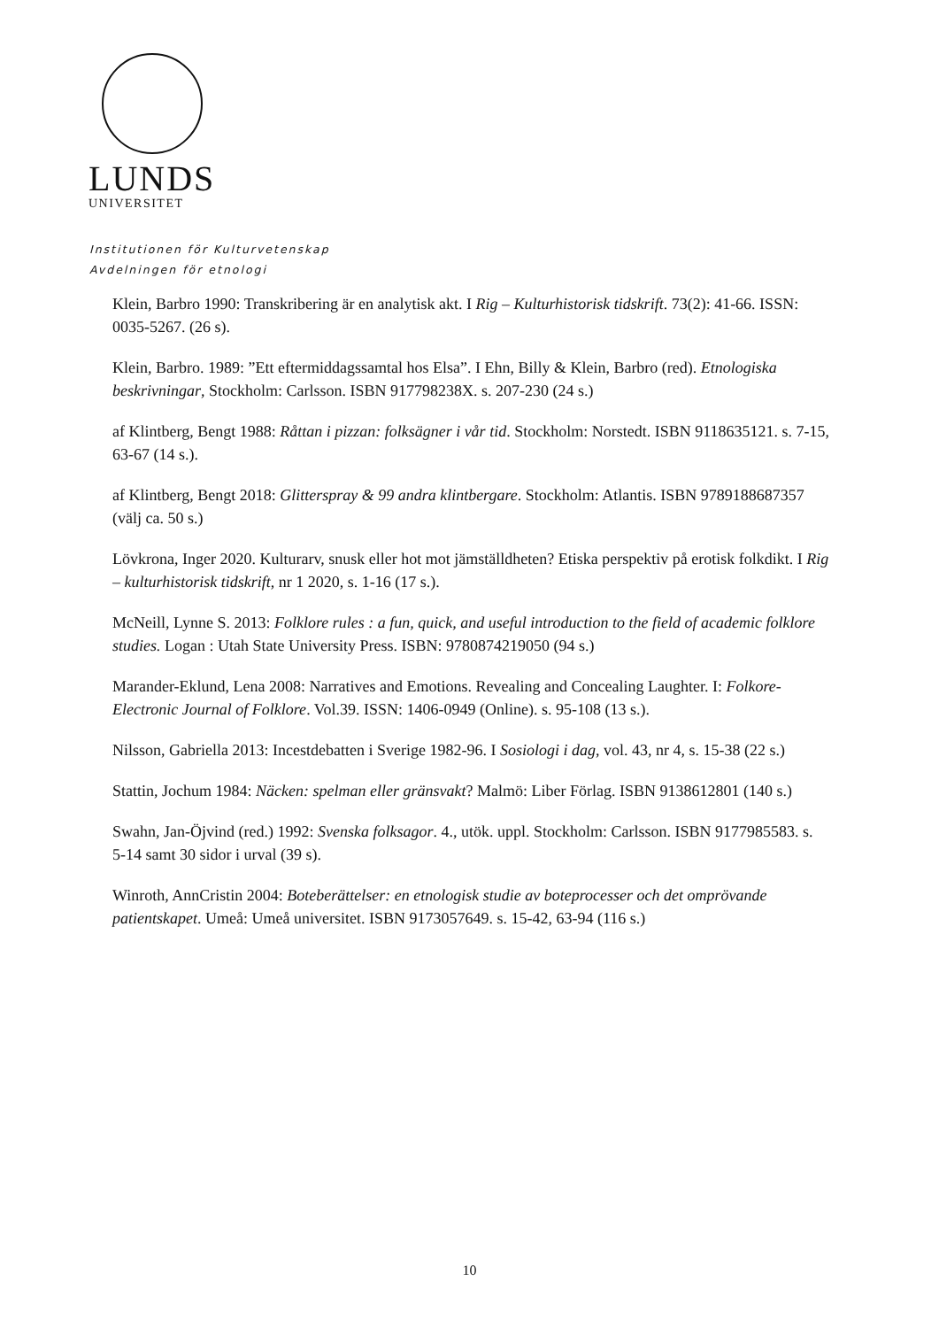LUNDS
UNIVERSITET
Institutionen för Kulturvetenskap
Avdelningen för etnologi
Klein, Barbro 1990: Transkribering är en analytisk akt. I Rig – Kulturhistorisk tidskrift. 73(2): 41-66. ISSN: 0035-5267. (26 s).
Klein, Barbro. 1989: ”Ett eftermiddagssamtal hos Elsa”. I Ehn, Billy & Klein, Barbro (red). Etnologiska beskrivningar, Stockholm: Carlsson. ISBN 917798238X. s. 207-230 (24 s.)
af Klintberg, Bengt 1988: Råttan i pizzan: folksägner i vår tid. Stockholm: Norstedt. ISBN 9118635121. s. 7-15, 63-67 (14 s.).
af Klintberg, Bengt 2018: Glitterspray & 99 andra klintbergare. Stockholm: Atlantis. ISBN 9789188687357 (välj ca. 50 s.)
Lövkrona, Inger 2020. Kulturarv, snusk eller hot mot jämställdheten? Etiska perspektiv på erotisk folkdikt. I Rig – kulturhistorisk tidskrift, nr 1 2020, s. 1-16 (17 s.).
McNeill, Lynne S. 2013: Folklore rules : a fun, quick, and useful introduction to the field of academic folklore studies. Logan : Utah State University Press. ISBN: 9780874219050 (94 s.)
Marander-Eklund, Lena 2008: Narratives and Emotions. Revealing and Concealing Laughter. I: Folkore-Electronic Journal of Folklore. Vol.39. ISSN: 1406-0949 (Online). s. 95-108 (13 s.).
Nilsson, Gabriella 2013: Incestdebatten i Sverige 1982-96. I Sosiologi i dag, vol. 43, nr 4, s. 15-38 (22 s.)
Stattin, Jochum 1984: Näcken: spelman eller gränsvakt? Malmö: Liber Förlag. ISBN 9138612801 (140 s.)
Swahn, Jan-Öjvind (red.) 1992: Svenska folksagor. 4., utök. uppl. Stockholm: Carlsson. ISBN 9177985583. s. 5-14 samt 30 sidor i urval (39 s).
Winroth, AnnCristin 2004: Boteberättelser: en etnologisk studie av boteprocesser och det omprövande patientskapet. Umeå: Umeå universitet. ISBN 9173057649. s. 15-42, 63-94 (116 s.)
10